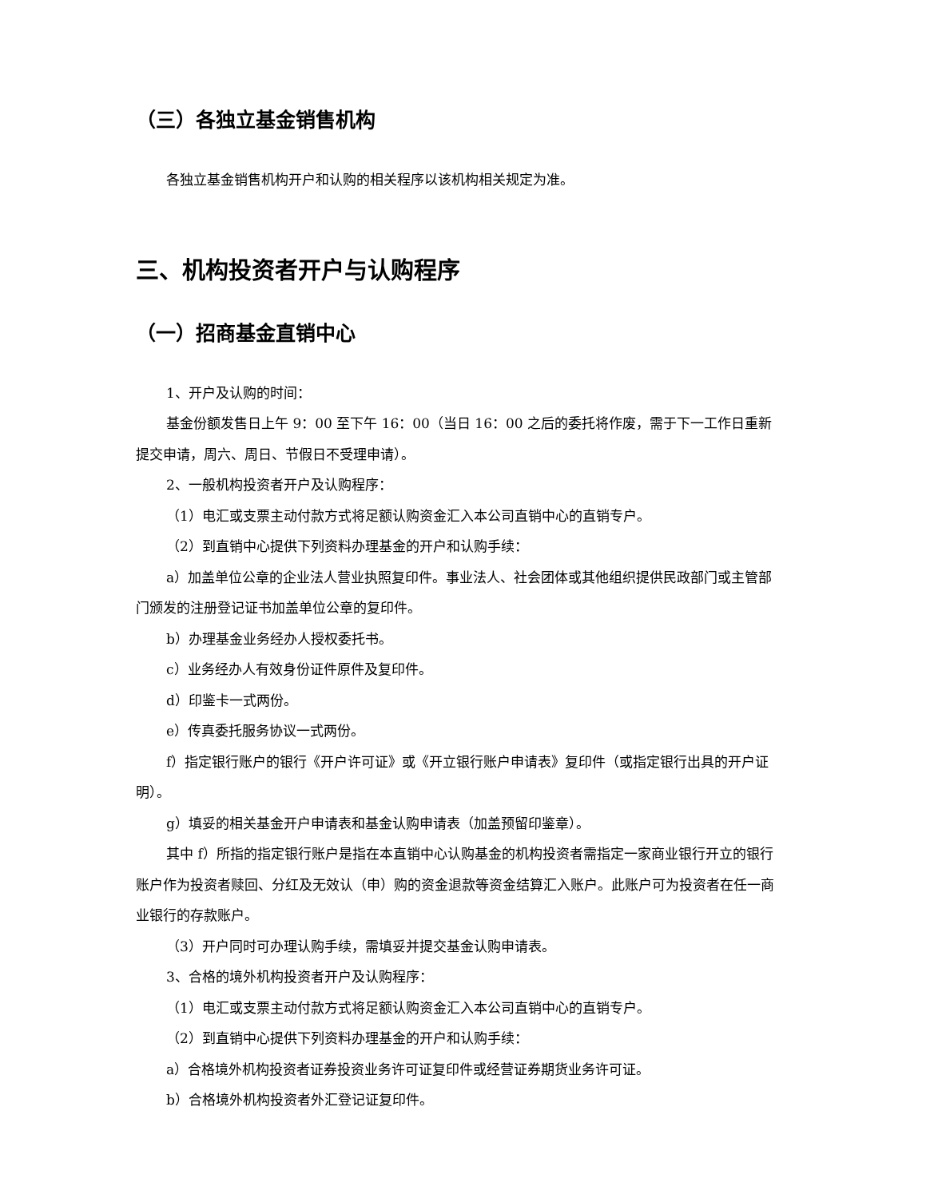（三）各独立基金销售机构
各独立基金销售机构开户和认购的相关程序以该机构相关规定为准。
三、机构投资者开户与认购程序
（一）招商基金直销中心
1、开户及认购的时间：
基金份额发售日上午 9：00 至下午 16：00（当日 16：00 之后的委托将作废，需于下一工作日重新提交申请，周六、周日、节假日不受理申请）。
2、一般机构投资者开户及认购程序：
（1）电汇或支票主动付款方式将足额认购资金汇入本公司直销中心的直销专户。
（2）到直销中心提供下列资料办理基金的开户和认购手续：
a）加盖单位公章的企业法人营业执照复印件。事业法人、社会团体或其他组织提供民政部门或主管部门颁发的注册登记证书加盖单位公章的复印件。
b）办理基金业务经办人授权委托书。
c）业务经办人有效身份证件原件及复印件。
d）印鉴卡一式两份。
e）传真委托服务协议一式两份。
f）指定银行账户的银行《开户许可证》或《开立银行账户申请表》复印件（或指定银行出具的开户证明）。
g）填妥的相关基金开户申请表和基金认购申请表（加盖预留印鉴章）。
其中 f）所指的指定银行账户是指在本直销中心认购基金的机构投资者需指定一家商业银行开立的银行账户作为投资者赎回、分红及无效认（申）购的资金退款等资金结算汇入账户。此账户可为投资者在任一商业银行的存款账户。
（3）开户同时可办理认购手续，需填妥并提交基金认购申请表。
3、合格的境外机构投资者开户及认购程序：
（1）电汇或支票主动付款方式将足额认购资金汇入本公司直销中心的直销专户。
（2）到直销中心提供下列资料办理基金的开户和认购手续：
a）合格境外机构投资者证券投资业务许可证复印件或经营证券期货业务许可证。
b）合格境外机构投资者外汇登记证复印件。